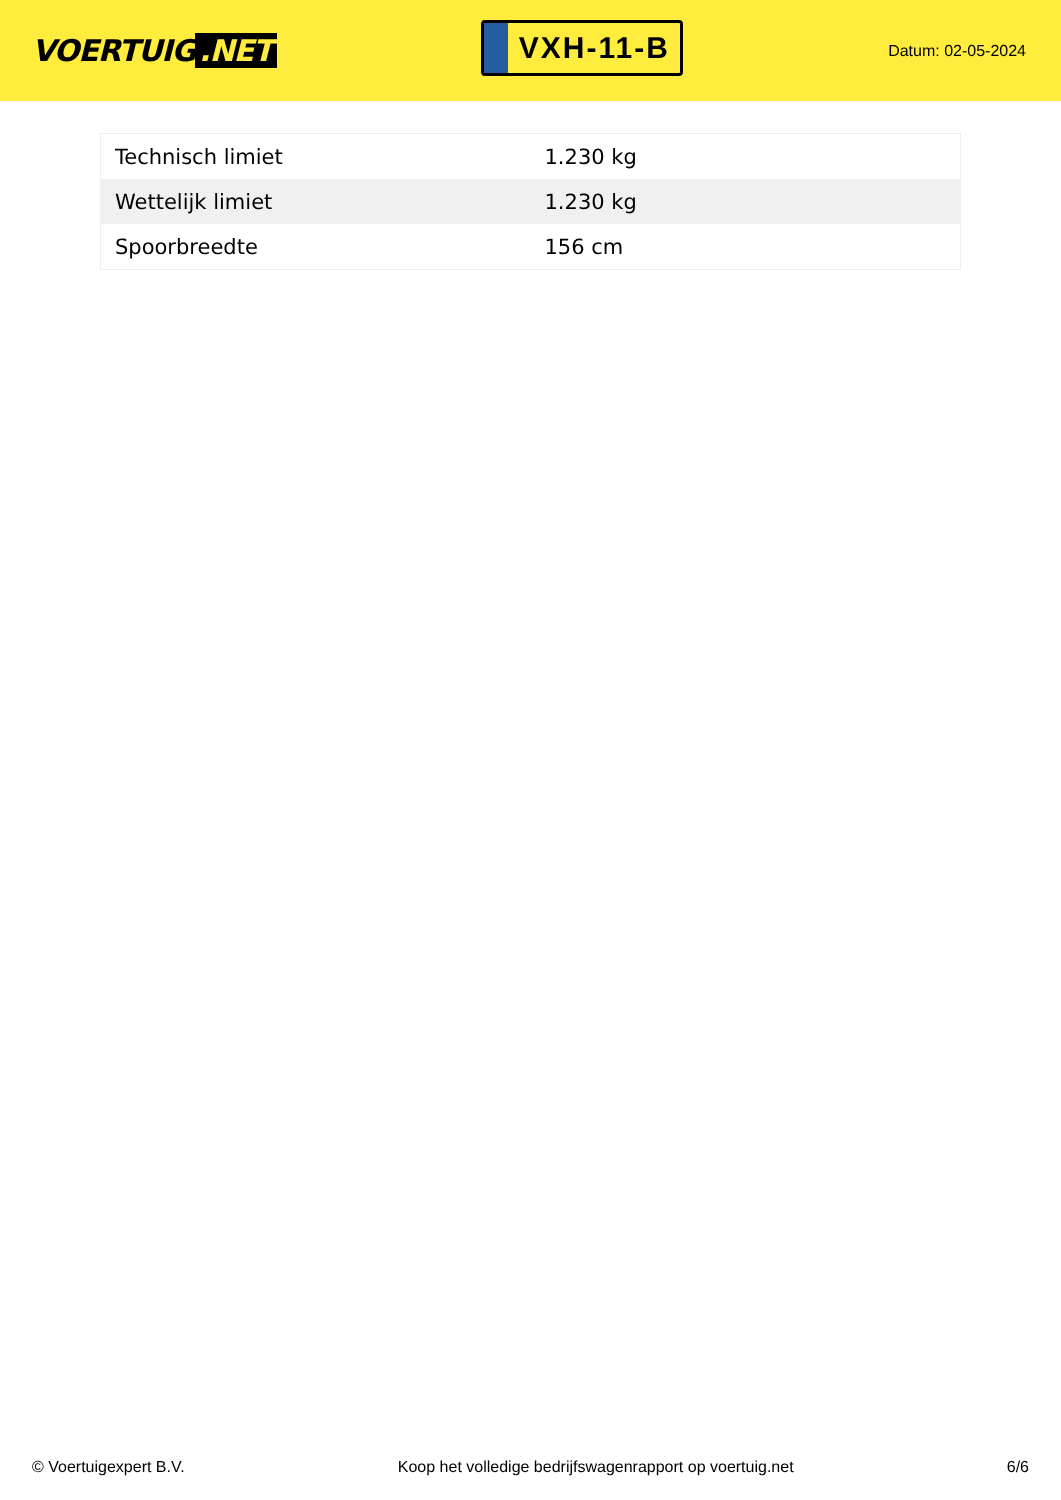VOERTUIG.NET
VXH-11-B
Datum: 02-05-2024
| Technisch limiet | 1.230 kg |
| Wettelijk limiet | 1.230 kg |
| Spoorbreedte | 156 cm |
© Voertuigexpert B.V. Koop het volledige bedrijfswagenrapport op voertuig.net 6/6